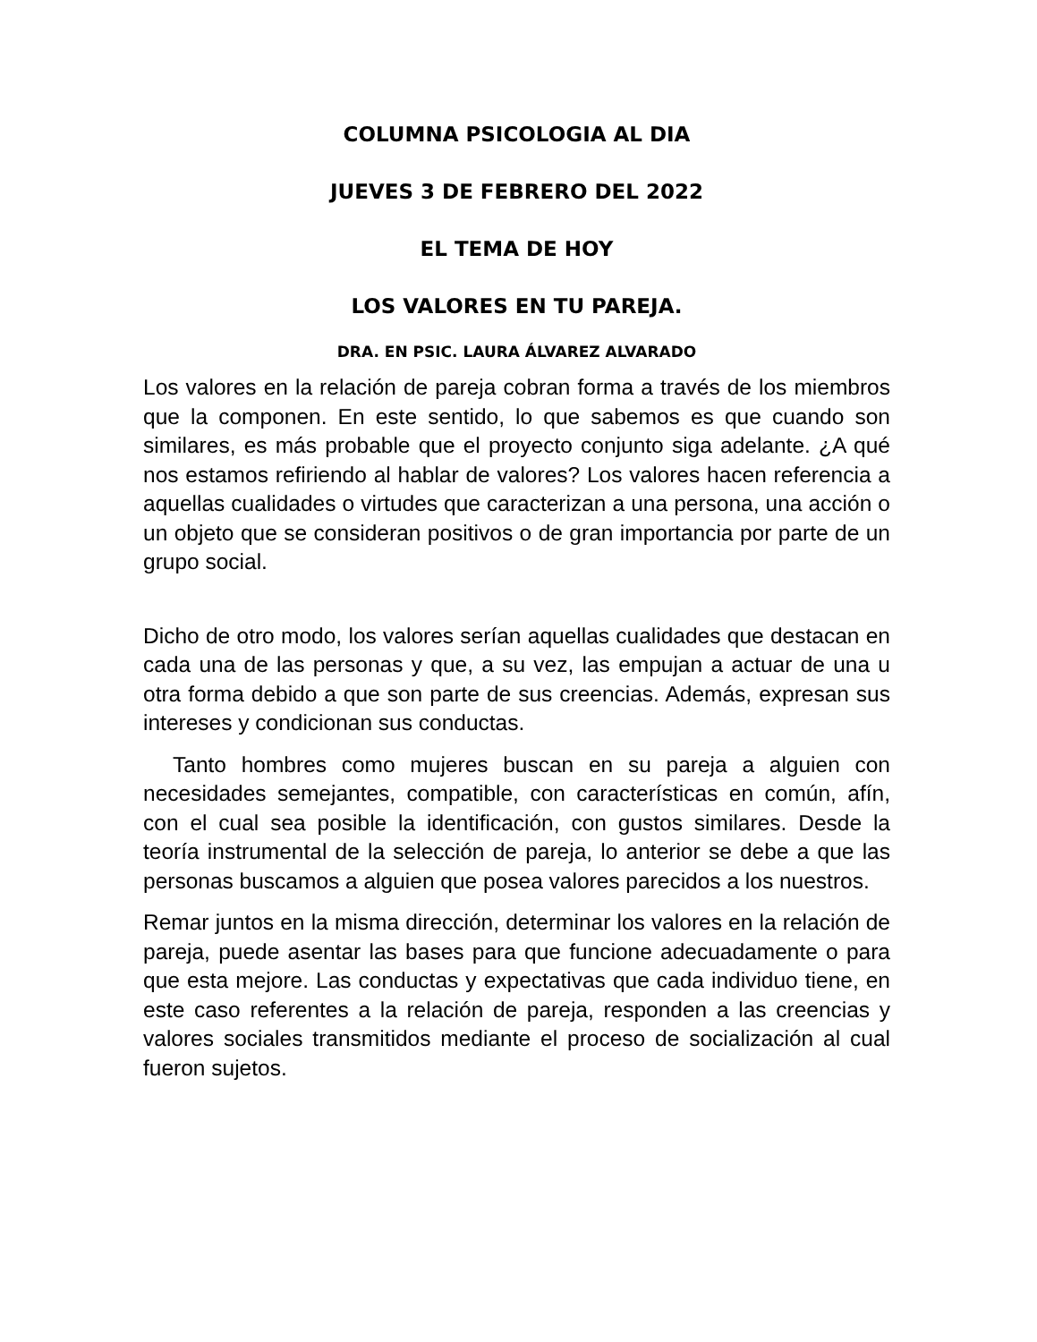COLUMNA PSICOLOGIA AL DIA
JUEVES 3 DE FEBRERO DEL 2022
EL TEMA DE HOY
LOS VALORES EN TU PAREJA.
DRA. EN PSIC. LAURA ÁLVAREZ ALVARADO
Los valores en la relación de pareja cobran forma a través de los miembros que la componen. En este sentido, lo que sabemos es que cuando son similares, es más probable que el proyecto conjunto siga adelante. ¿A qué nos estamos refiriendo al hablar de valores? Los valores hacen referencia a aquellas cualidades o virtudes que caracterizan a una persona, una acción o un objeto que se consideran positivos o de gran importancia por parte de un grupo social.
Dicho de otro modo, los valores serían aquellas cualidades que destacan en cada una de las personas y que, a su vez, las empujan a actuar de una u otra forma debido a que son parte de sus creencias. Además, expresan sus intereses y condicionan sus conductas.
Tanto hombres como mujeres buscan en su pareja a alguien con necesidades semejantes, compatible, con características en común, afín, con el cual sea posible la identificación, con gustos similares. Desde la teoría instrumental de la selección de pareja, lo anterior se debe a que las personas buscamos a alguien que posea valores parecidos a los nuestros.
Remar juntos en la misma dirección, determinar los valores en la relación de pareja, puede asentar las bases para que funcione adecuadamente o para que esta mejore. Las conductas y expectativas que cada individuo tiene, en este caso referentes a la relación de pareja, responden a las creencias y valores sociales transmitidos mediante el proceso de socialización al cual fueron sujetos.